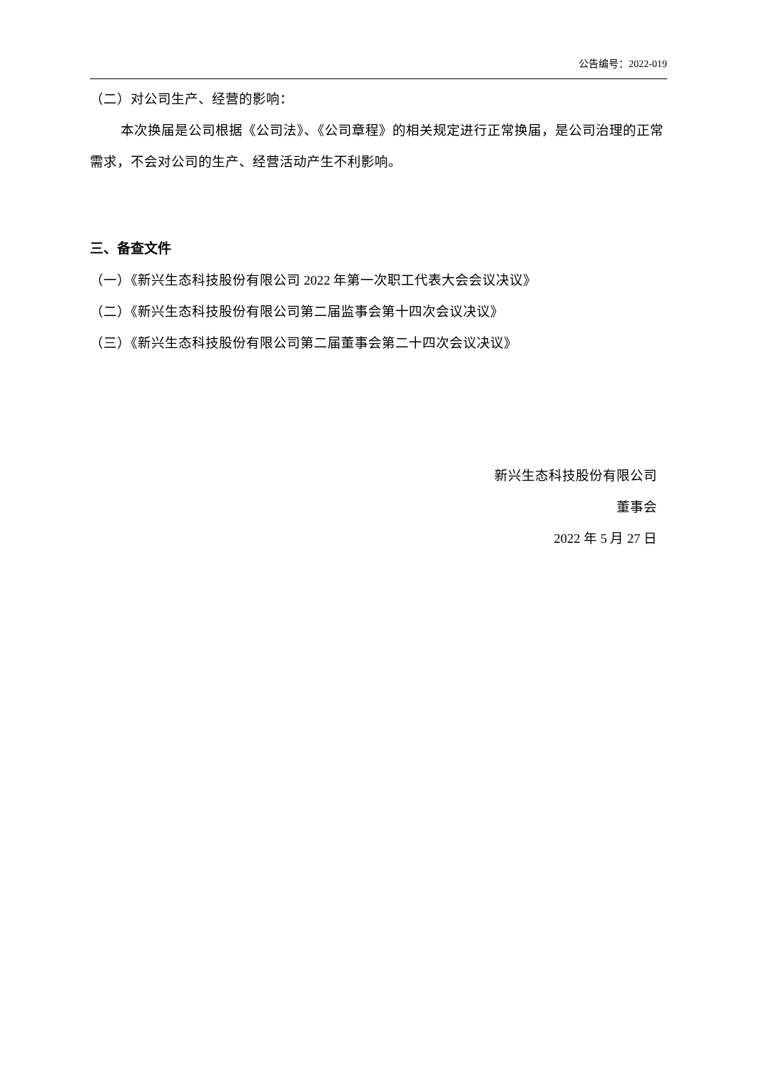公告编号：2022-019
（二）对公司生产、经营的影响：
本次换届是公司根据《公司法》、《公司章程》的相关规定进行正常换届，是公司治理的正常需求，不会对公司的生产、经营活动产生不利影响。
三、备查文件
（一）《新兴生态科技股份有限公司 2022 年第一次职工代表大会会议决议》
（二）《新兴生态科技股份有限公司第二届监事会第十四次会议决议》
（三）《新兴生态科技股份有限公司第二届董事会第二十四次会议决议》
新兴生态科技股份有限公司
董事会
2022 年 5 月 27 日